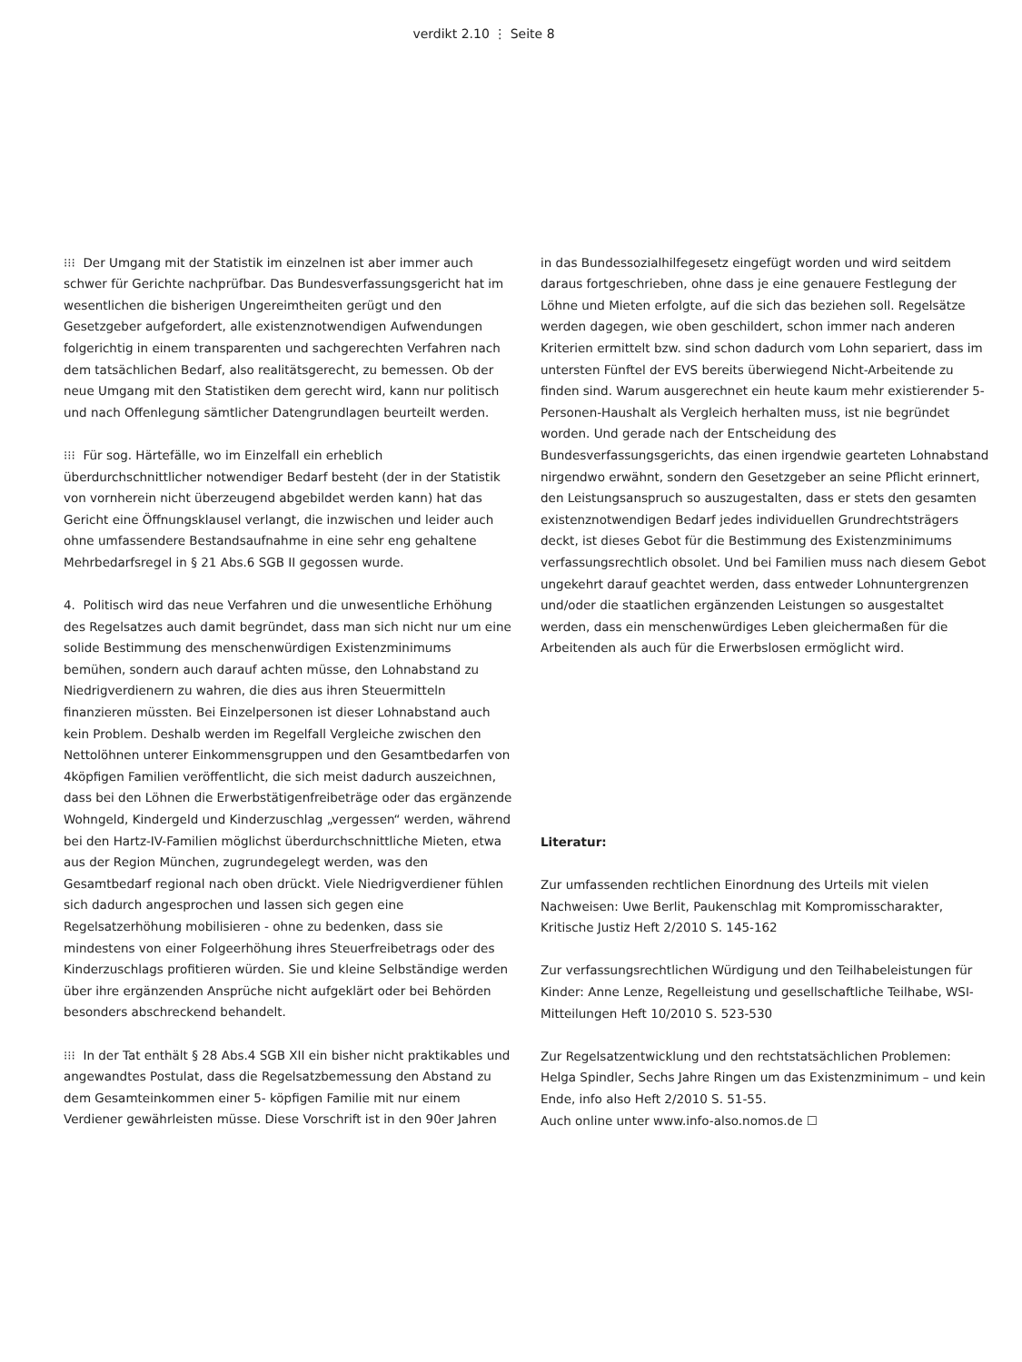verdikt 2.10 ⋮ Seite 8
⁝⁝⁝ Der Umgang mit der Statistik im einzelnen ist aber immer auch schwer für Gerichte nachprüfbar. Das Bundesverfassungsgericht hat im wesentlichen die bisherigen Ungereimtheiten gerügt und den Gesetzgeber aufgefordert, alle existenznotwendigen Aufwendungen folgerichtig in einem transparenten und sachgerechten Verfahren nach dem tatsächlichen Bedarf, also realitätsgerecht, zu bemessen. Ob der neue Umgang mit den Statistiken dem gerecht wird, kann nur politisch und nach Offenlegung sämtlicher Datengrundlagen beurteilt werden.
⁝⁝⁝ Für sog. Härtefälle, wo im Einzelfall ein erheblich überdurchschnittlicher notwendiger Bedarf besteht (der in der Statistik von vornherein nicht überzeugend abgebildet werden kann) hat das Gericht eine Öffnungsklausel verlangt, die inzwischen und leider auch ohne umfassendere Bestandsaufnahme in eine sehr eng gehaltene Mehrbedarfsregel in § 21 Abs.6 SGB II gegossen wurde.
4. Politisch wird das neue Verfahren und die unwesentliche Erhöhung des Regelsatzes auch damit begründet, dass man sich nicht nur um eine solide Bestimmung des menschenwürdigen Existenzminimums bemühen, sondern auch darauf achten müsse, den Lohnabstand zu Niedrigverdienern zu wahren, die dies aus ihren Steuermitteln finanzieren müssten. Bei Einzelpersonen ist dieser Lohnabstand auch kein Problem. Deshalb werden im Regelfall Vergleiche zwischen den Nettolöhnen unterer Einkommensgruppen und den Gesamtbedarfen von 4köpfigen Familien veröffentlicht, die sich meist dadurch auszeichnen, dass bei den Löhnen die Erwerbstätigenfreibeträge oder das ergänzende Wohngeld, Kindergeld und Kinderzuschlag „vergessen“ werden, während bei den Hartz-IV-Familien möglichst überdurchschnittliche Mieten, etwa aus der Region München, zugrundegelegt werden, was den Gesamtbedarf regional nach oben drückt. Viele Niedrigverdiener fühlen sich dadurch angesprochen und lassen sich gegen eine Regelsatzerhöhung mobilisieren - ohne zu bedenken, dass sie mindestens von einer Folgeerhöhung ihres Steuerfreibetrags oder des Kinderzuschlags profitieren würden. Sie und kleine Selbständige werden über ihre ergänzenden Ansprüche nicht aufgeklärt oder bei Behörden besonders abschreckend behandelt.
⁝⁝⁝ In der Tat enthält § 28 Abs.4 SGB XII ein bisher nicht praktikables und angewandtes Postulat, dass die Regelsatzbemessung den Abstand zu dem Gesamteinkommen einer 5- köpfigen Familie mit nur einem Verdiener gewährleisten müsse. Diese Vorschrift ist in den 90er Jahren
in das Bundessozialhilfegesetz eingefügt worden und wird seitdem daraus fortgeschrieben, ohne dass je eine genauere Festlegung der Löhne und Mieten erfolgte, auf die sich das beziehen soll. Regelsätze werden dagegen, wie oben geschildert, schon immer nach anderen Kriterien ermittelt bzw. sind schon dadurch vom Lohn separiert, dass im untersten Fünftel der EVS bereits überwiegend Nicht-Arbeitende zu finden sind. Warum ausgerechnet ein heute kaum mehr existierender 5-Personen-Haushalt als Vergleich herhalten muss, ist nie begründet worden. Und gerade nach der Entscheidung des Bundesverfassungsgerichts, das einen irgendwie gearteten Lohnabstand nirgendwo erwähnt, sondern den Gesetzgeber an seine Pflicht erinnert, den Leistungsanspruch so auszugestalten, dass er stets den gesamten existenznotwendigen Bedarf jedes individuellen Grundrechtsträgers deckt, ist dieses Gebot für die Bestimmung des Existenzminimums verfassungsrechtlich obsolet. Und bei Familien muss nach diesem Gebot ungekehrt darauf geachtet werden, dass entweder Lohnuntergrenzen und/oder die staatlichen ergänzenden Leistungen so ausgestaltet werden, dass ein menschenwürdiges Leben gleichermaßen für die Arbeitenden als auch für die Erwerbslosen ermöglicht wird.
Literatur:
Zur umfassenden rechtlichen Einordnung des Urteils mit vielen Nachweisen: Uwe Berlit, Paukenschlag mit Kompromisscharakter, Kritische Justiz Heft 2/2010 S. 145-162
Zur verfassungsrechtlichen Würdigung und den Teilhabeleistungen für Kinder: Anne Lenze, Regelleistung und gesellschaftliche Teilhabe, WSI-Mitteilungen Heft 10/2010 S. 523-530
Zur Regelsatzentwicklung und den rechtstatsächlichen Problemen: Helga Spindler, Sechs Jahre Ringen um das Existenzminimum – und kein Ende, info also Heft 2/2010 S. 51-55.
Auch online unter www.info-also.nomos.de ☐